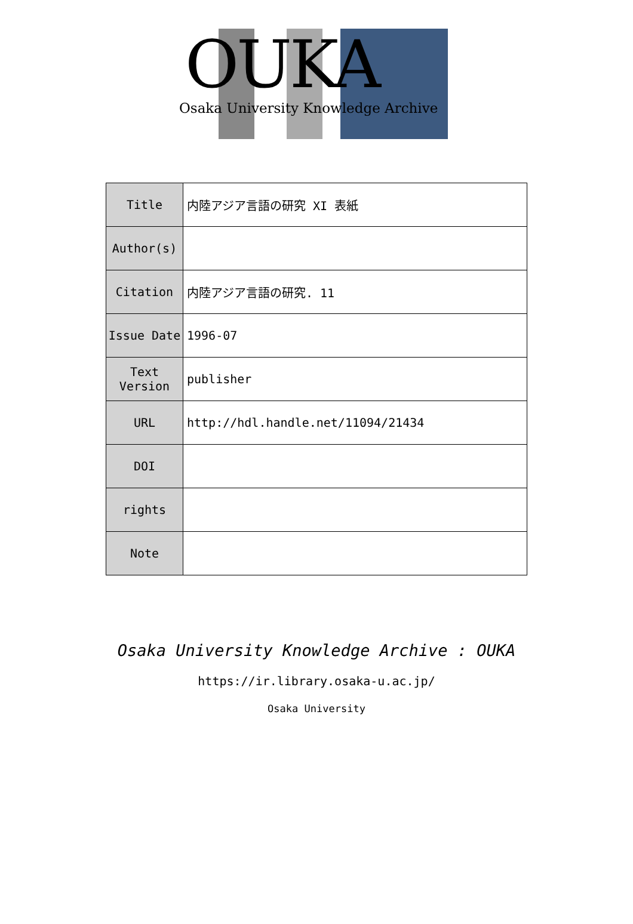OUKA
Osaka University Knowledge Archive
| Title | 内陸アジア言語の研究 XI 表紙 |
| Author(s) | |
| Citation | 内陸アジア言語の研究. 11 |
| Issue Date | 1996-07 |
| Text Version | publisher |
| URL | http://hdl.handle.net/11094/21434 |
| DOI | |
| rights | |
| Note | |
Osaka University Knowledge Archive : OUKA
https://ir.library.osaka-u.ac.jp/
Osaka University